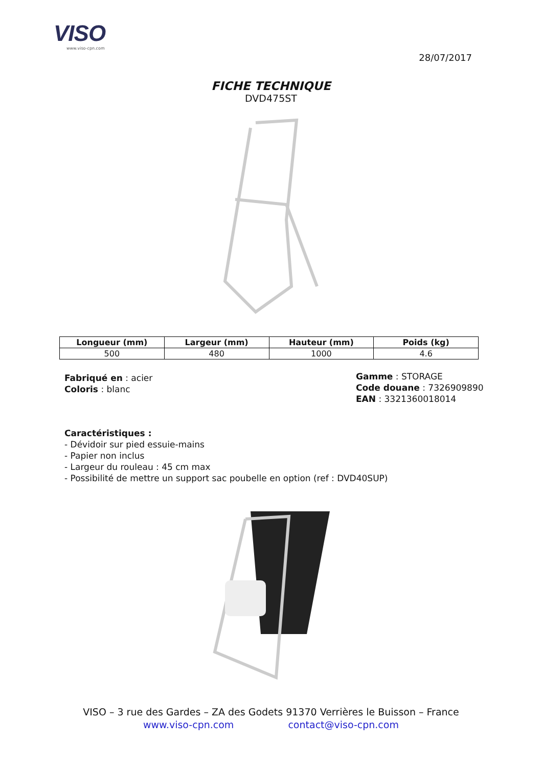VISO
www.viso-cpn.com
28/07/2017
FICHE TECHNIQUE
DVD475ST
| Longueur (mm) | Largeur (mm) | Hauteur (mm) | Poids (kg) |
| --- | --- | --- | --- |
| 500 | 480 | 1000 | 4.6 |
Fabriqué en : acier
Coloris : blanc
Gamme : STORAGE
Code douane : 7326909890
EAN : 3321360018014
Caractéristiques :
- Dévidoir sur pied essuie-mains
- Papier non inclus
- Largeur du rouleau : 45 cm max
- Possibilité de mettre un support sac poubelle en option (ref : DVD40SUP)
VISO – 3 rue des Gardes – ZA des Godets 91370 Verrières le Buisson – France
www.viso-cpn.com contact@viso-cpn.com